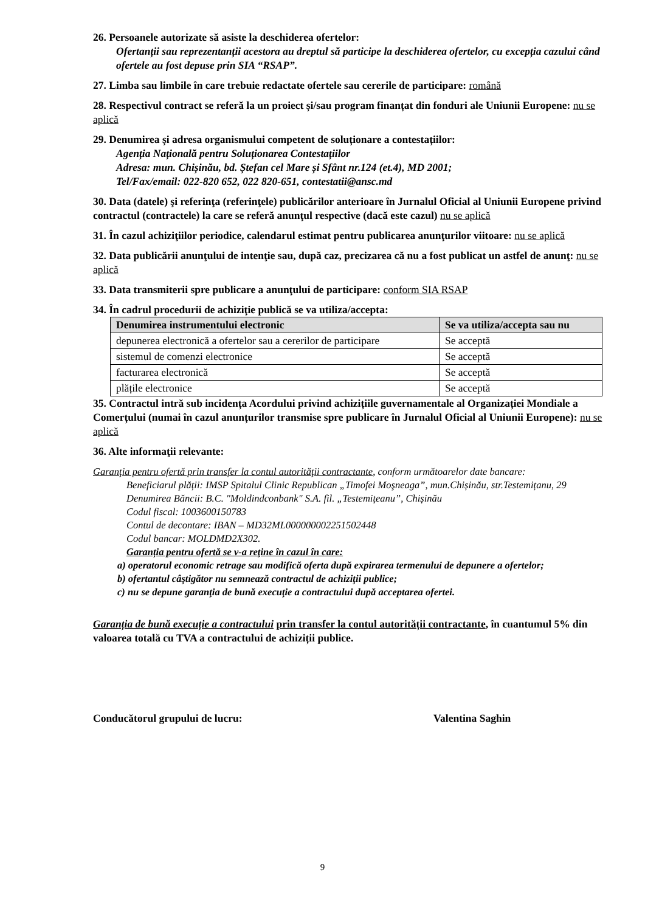26. Persoanele autorizate să asiste la deschiderea ofertelor:
Ofertanții sau reprezentanții acestora au dreptul să participe la deschiderea ofertelor, cu excepția cazului când ofertele au fost depuse prin SIA “RSAP”.
27. Limba sau limbile în care trebuie redactate ofertele sau cererile de participare: română
28. Respectivul contract se referă la un proiect și/sau program finanțat din fonduri ale Uniunii Europene: nu se aplică
29. Denumirea și adresa organismului competent de soluționare a contestațiilor:
Agenția Națională pentru Soluționarea Contestațiilor
Adresa: mun. Chișinău, bd. Ștefan cel Mare și Sfânt nr.124 (et.4), MD 2001;
Tel/Fax/email: 022-820 652, 022 820-651, contestatii@ansc.md
30. Data (datele) şi referinţa (referinţele) publicărilor anterioare în Jurnalul Oficial al Uniunii Europene privind contractul (contractele) la care se referă anunţul respective (dacă este cazul) nu se aplică
31. În cazul achiziţiilor periodice, calendarul estimat pentru publicarea anunţurilor viitoare: nu se aplică
32. Data publicării anunţului de intenţie sau, după caz, precizarea că nu a fost publicat un astfel de anunţ: nu se aplică
33. Data transmiterii spre publicare a anunţului de participare: conform SIA RSAP
34. În cadrul procedurii de achiziţie publică se va utiliza/accepta:
| Denumirea instrumentului electronic | Se va utiliza/accepta sau nu |
| --- | --- |
| depunerea electronică a ofertelor sau a cererilor de participare | Se acceptă |
| sistemul de comenzi electronice | Se acceptă |
| facturarea electronică | Se acceptă |
| plățile electronice | Se acceptă |
35. Contractul intră sub incidența Acordului privind achizițiile guvernamentale al Organizației Mondiale a Comerțului (numai în cazul anunțurilor transmise spre publicare în Jurnalul Oficial al Uniunii Europene): nu se aplică
36. Alte informaţii relevante:
Garanţia pentru ofertă prin transfer la contul autorităţii contractante, conform următoarelor date bancare:
Beneficiarul plății: IMSP Spitalul Clinic Republican „Timofei Moşneaga”, mun.Chișinău, str.Testemițanu, 29
Denumirea Băncii: B.C. "Moldindconbank" S.A. fil. „Testemițeanu”, Chișinău
Codul fiscal: 1003600150783
Contul de decontare: IBAN – MD32ML000000002251502448
Codul bancar: MOLDMD2X302.
Garanția pentru ofertă se v-a reţine în cazul în care:
a) operatorul economic retrage sau modifică oferta după expirarea termenului de depunere a ofertelor;
b) ofertantul câştigător nu semnează contractul de achiziţii publice;
c) nu se depune garanţia de bună execuţie a contractului după acceptarea ofertei.
Garanția de bună execuție a contractului prin transfer la contul autorității contractante, în cuantumul 5% din valoarea totală cu TVA a contractului de achiziții publice.
Conducătorul grupului de lucru: Valentina Saghin
9